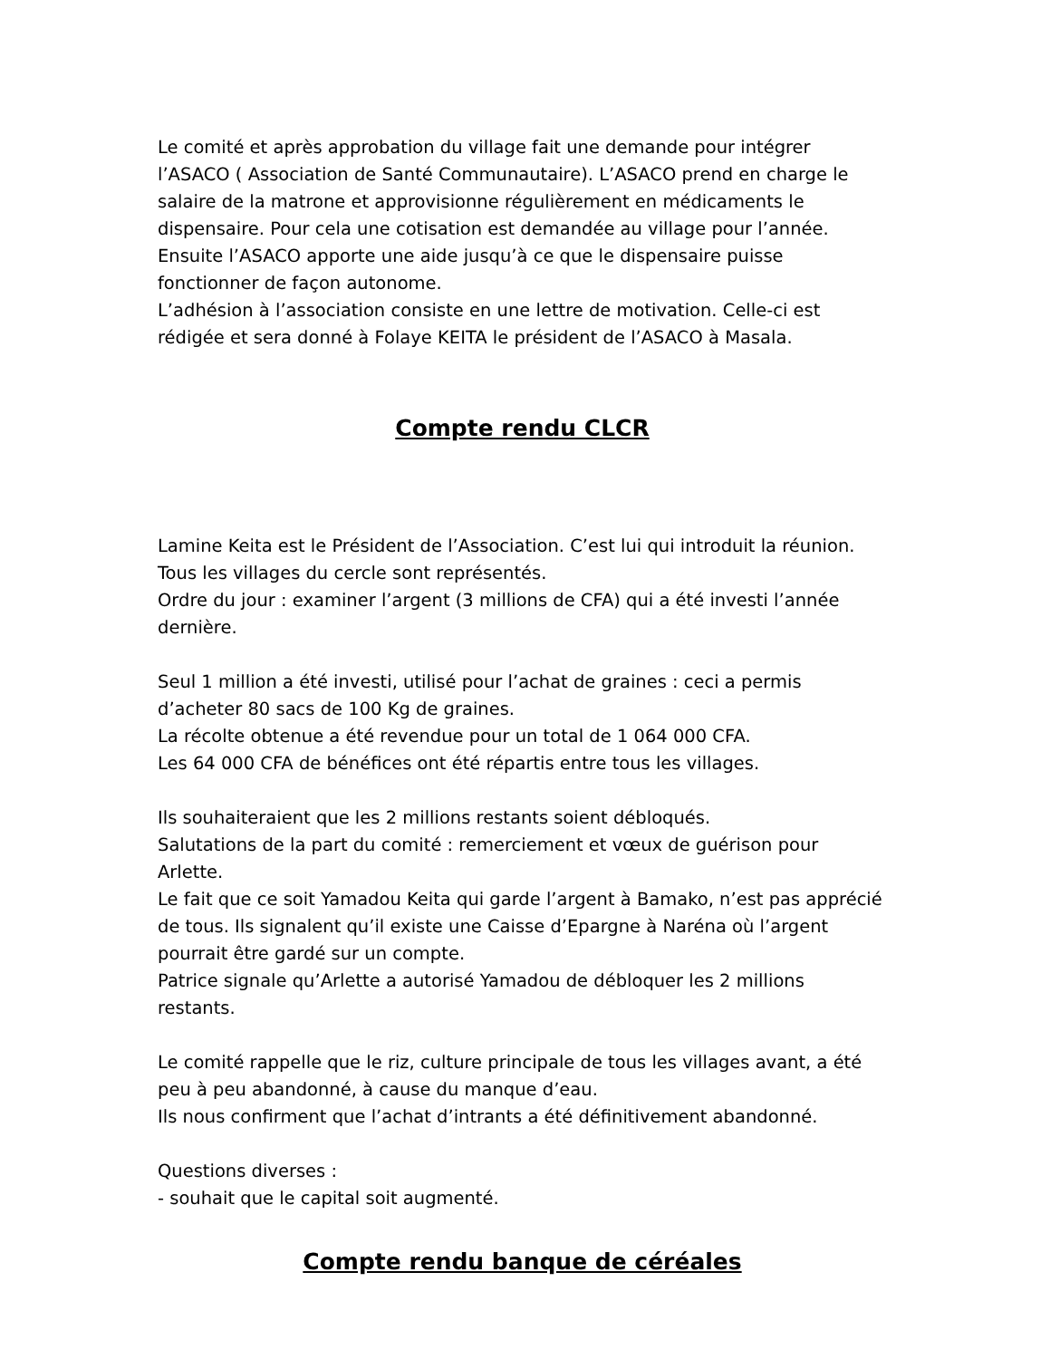Le comité et après approbation du village fait une demande pour intégrer l’ASACO ( Association de Santé Communautaire). L’ASACO prend en charge le salaire de la matrone et approvisionne régulièrement en médicaments le dispensaire. Pour cela une cotisation est demandée au village pour l’année. Ensuite l’ASACO apporte une aide jusqu’à ce que le dispensaire puisse fonctionner de façon autonome.
L’adhésion à l’association consiste en une lettre de motivation. Celle-ci est rédigée et sera donné à Folaye KEITA le président de l’ASACO à Masala.
Compte rendu CLCR
Lamine Keita est le Président de l’Association. C’est lui qui introduit la réunion. Tous les villages du cercle sont représentés.
Ordre du jour : examiner l’argent (3 millions de CFA) qui a été investi l’année dernière.
Seul 1 million a été investi, utilisé pour l’achat de graines : ceci a permis d’acheter 80 sacs de 100 Kg de graines.
La récolte obtenue a été revendue pour un total de 1 064 000 CFA.
Les 64 000 CFA de bénéfices ont été répartis entre tous les villages.
Ils souhaiteraient que les 2 millions restants soient débloqués.
Salutations de la part du comité : remerciement et vœux de guérison pour Arlette.
Le fait que ce soit Yamadou Keita qui garde l’argent à Bamako, n’est pas apprécié de tous. Ils signalent qu’il existe une Caisse d’Epargne à Naréna où l’argent pourrait être gardé sur un compte.
Patrice signale qu’Arlette a autorisé Yamadou de débloquer les 2 millions restants.
Le comité rappelle que le riz, culture principale de tous les villages avant, a été peu à peu abandonné, à cause du manque d’eau.
Ils nous confirment que l’achat d’intrants a été définitivement abandonné.
Questions diverses :
- souhait que le capital soit augmenté.
Compte rendu banque de céréales